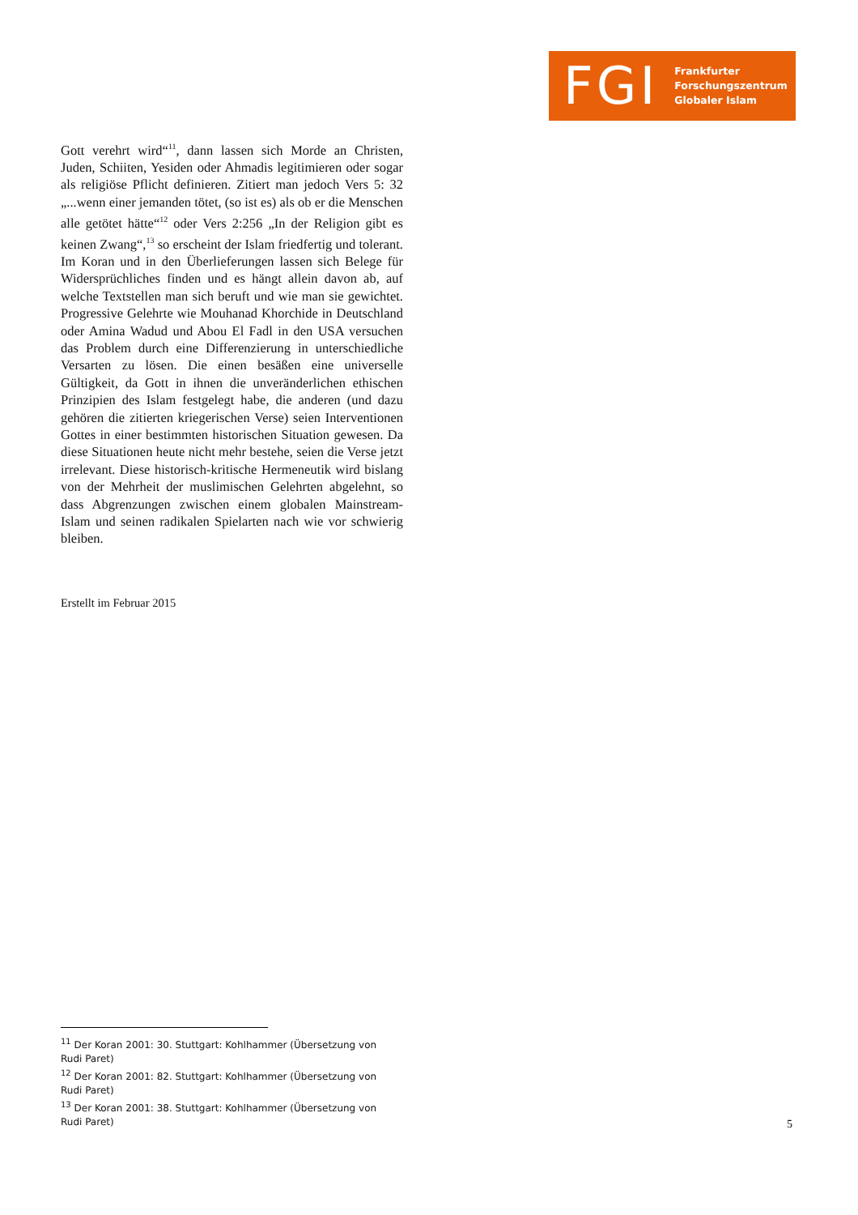FGI
Frankfurter
Forschungszentrum
Globaler Islam
Gott verehrt wird“<sup>11</sup>, dann lassen sich Morde an Christen, Juden, Schiiten, Yesiden oder Ahmadis legitimieren oder sogar als religiöse Pflicht definieren. Zitiert man jedoch Vers 5: 32 „...wenn einer jemanden tötet, (so ist es) als ob er die Menschen alle getötet hätte“<sup>12</sup> oder Vers 2:256 „In der Religion gibt es keinen Zwang“,<sup>13</sup> so erscheint der Islam friedfertig und tolerant. Im Koran und in den Überlieferungen lassen sich Belege für Widersprüchliches finden und es hängt allein davon ab, auf welche Textstellen man sich beruft und wie man sie gewichtet. Progressive Gelehrte wie Mouhanad Khorchide in Deutschland oder Amina Wadud und Abou El Fadl in den USA versuchen das Problem durch eine Differenzierung in unterschiedliche Versarten zu lösen. Die einen besäßen eine universelle Gültigkeit, da Gott in ihnen die unveränderlichen ethischen Prinzipien des Islam festgelegt habe, die anderen (und dazu gehören die zitierten kriegerischen Verse) seien Interventionen Gottes in einer bestimmten historischen Situation gewesen. Da diese Situationen heute nicht mehr bestehe, seien die Verse jetzt irrelevant. Diese historisch-kritische Hermeneutik wird bislang von der Mehrheit der muslimischen Gelehrten abgelehnt, so dass Abgrenzungen zwischen einem globalen Mainstream-Islam und seinen radikalen Spielarten nach wie vor schwierig bleiben.
Erstellt im Februar 2015
<sup>11</sup> Der Koran 2001: 30. Stuttgart: Kohlhammer (Übersetzung von Rudi Paret)
<sup>12</sup> Der Koran 2001: 82. Stuttgart: Kohlhammer (Übersetzung von Rudi Paret)
<sup>13</sup> Der Koran 2001: 38. Stuttgart: Kohlhammer (Übersetzung von Rudi Paret)
5